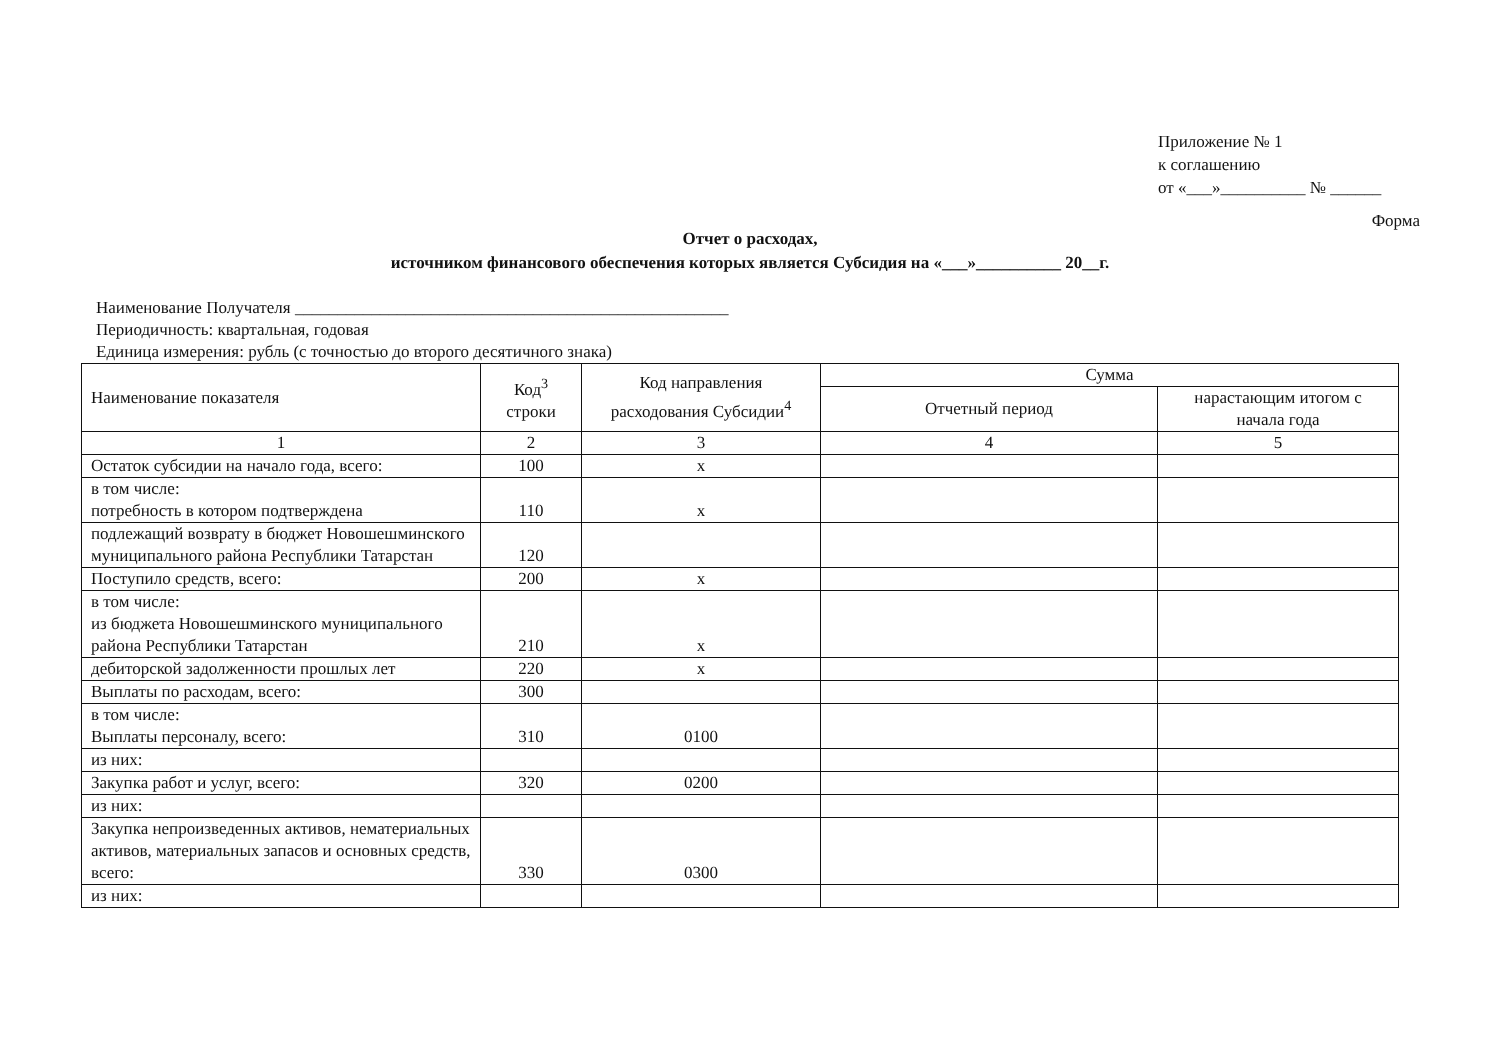Приложение № 1
к соглашению
от «___»__________ № ______
Форма
Отчет о расходах,
источником финансового обеспечения которых является Субсидия на «___»__________ 20__г.
Наименование Получателя ___________________________________________________
Периодичность: квартальная, годовая
Единица измерения: рубль (с точностью до второго десятичного знака)
| Наименование показателя | Код<sup>3</sup> строки | Код направления расходования Субсидии<sup>4</sup> | Сумма | |
| --- | --- | --- | --- | --- |
| | | | Отчетный период | нарастающим итогом с начала года |
| 1 | 2 | 3 | 4 | 5 |
| Остаток субсидии на начало года, всего: | 100 | х | | |
| в том числе: потребность в котором подтверждена | 110 | х | | |
| подлежащий возврату в бюджет Новошешминского муниципального района Республики Татарстан | 120 | | | |
| Поступило средств, всего: | 200 | х | | |
| в том числе: из бюджета Новошешминского муниципального района Республики Татарстан | 210 | х | | |
| дебиторской задолженности прошлых лет | 220 | х | | |
| Выплаты по расходам, всего: | 300 | | | |
| в том числе: Выплаты персоналу, всего: | 310 | 0100 | | |
| из них: | | | | |
| Закупка работ и услуг, всего: | 320 | 0200 | | |
| из них: | | | | |
| Закупка непроизведенных активов, нематериальных активов, материальных запасов и основных средств, всего: | 330 | 0300 | | |
| из них: | | | | |